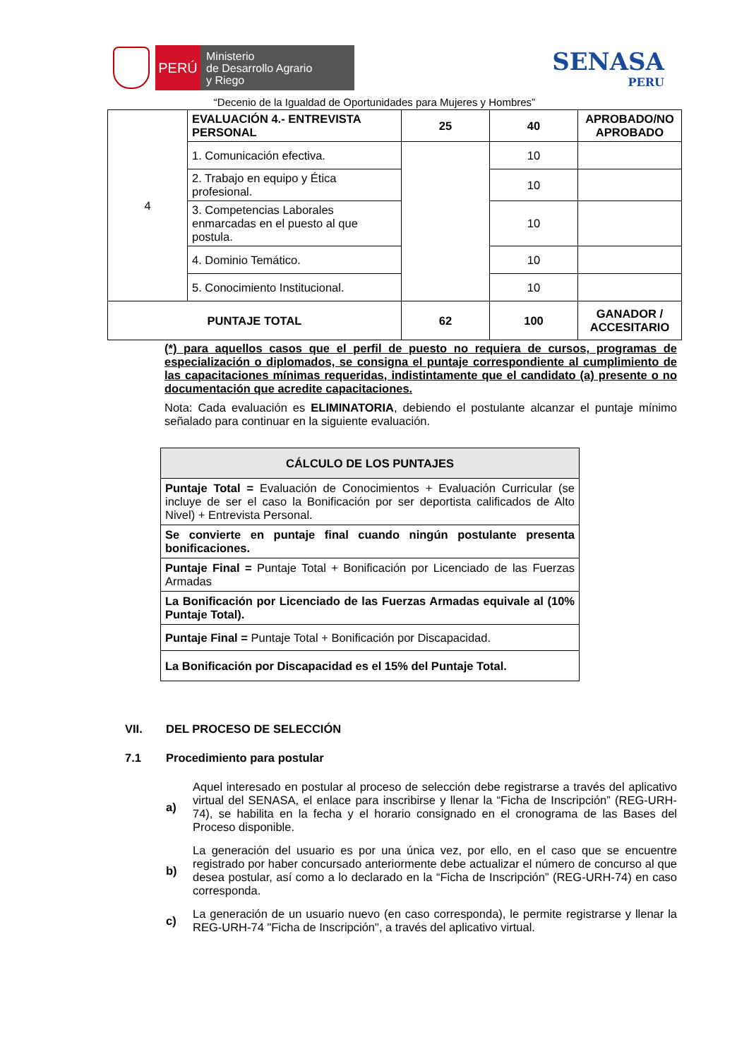PERÚ
Ministerio
de Desarrollo Agrario
y Riego
SENASA
PERU
“Decenio de la Igualdad de Oportunidades para Mujeres y Hombres”
| 4 | EVALUACIÓN 4.- ENTREVISTA PERSONAL | 25 | 40 | APROBADO/NO APROBADO |
| | 1. Comunicación efectiva. | | 10 | |
| | 2. Trabajo en equipo y Ética profesional. | | 10 | |
| | 3. Competencias Laborales enmarcadas en el puesto al que postula. | | 10 | |
| | 4. Dominio Temático. | | 10 | |
| | 5. Conocimiento Institucional. | | 10 | |
| PUNTAJE TOTAL | | 62 | 100 | GANADOR / ACCESITARIO |
(*) para aquellos casos que el perfil de puesto no requiera de cursos, programas de especialización o diplomados, se consigna el puntaje correspondiente al cumplimiento de las capacitaciones mínimas requeridas, indistintamente que el candidato (a) presente o no documentación que acredite capacitaciones.
Nota: Cada evaluación es ELIMINATORIA, debiendo el postulante alcanzar el puntaje mínimo señalado para continuar en la siguiente evaluación.
| CÁLCULO DE LOS PUNTAJES |
| Puntaje Total = Evaluación de Conocimientos + Evaluación Curricular (se incluye de ser el caso la Bonificación por ser deportista calificados de Alto Nivel) + Entrevista Personal. |
| Se convierte en puntaje final cuando ningún postulante presenta bonificaciones. |
| Puntaje Final = Puntaje Total + Bonificación por Licenciado de las Fuerzas Armadas |
| La Bonificación por Licenciado de las Fuerzas Armadas equivale al (10% Puntaje Total). |
| Puntaje Final = Puntaje Total + Bonificación por Discapacidad. |
| La Bonificación por Discapacidad es el 15% del Puntaje Total. |
VII. DEL PROCESO DE SELECCIÓN
7.1 Procedimiento para postular
a)
Aquel interesado en postular al proceso de selección debe registrarse a través del aplicativo virtual del SENASA, el enlace para inscribirse y llenar la “Ficha de Inscripción” (REG-URH-74), se habilita en la fecha y el horario consignado en el cronograma de las Bases del Proceso disponible.
b)
La generación del usuario es por una única vez, por ello, en el caso que se encuentre registrado por haber concursado anteriormente debe actualizar el número de concurso al que desea postular, así como a lo declarado en la “Ficha de Inscripción” (REG-URH-74) en caso corresponda.
c)
La generación de un usuario nuevo (en caso corresponda), le permite registrarse y llenar la REG-URH-74 "Ficha de Inscripción", a través del aplicativo virtual.